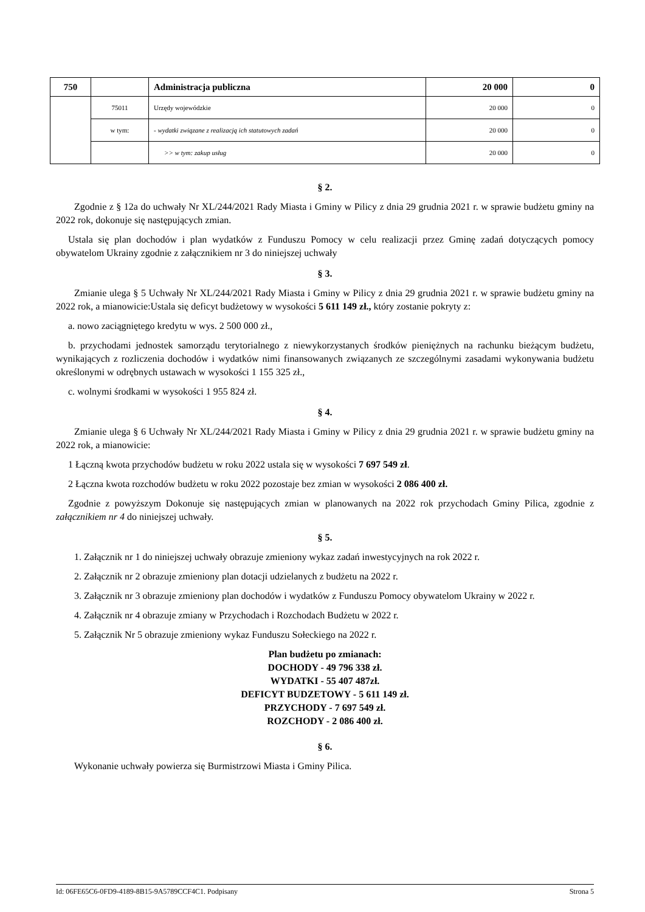| 750 | | Administracja publiczna | 20 000 | 0 |
| | 75011 | Urzędy wojewódzkie | 20 000 | 0 |
| | w tym: | - wydatki związane z realizacją ich statutowych zadań | 20 000 | 0 |
| | | >> w tym: zakup usług | 20 000 | 0 |
§ 2.
Zgodnie z § 12a do uchwały Nr XL/244/2021 Rady Miasta i Gminy w Pilicy z dnia 29 grudnia 2021 r. w sprawie budżetu gminy na 2022 rok, dokonuje się następujących zmian.
Ustala się plan dochodów i plan wydatków z Funduszu Pomocy w celu realizacji przez Gminę zadań dotyczących pomocy obywatelom Ukrainy zgodnie z załącznikiem nr 3 do niniejszej uchwały
§ 3.
Zmianie ulega § 5 Uchwały Nr XL/244/2021 Rady Miasta i Gminy w Pilicy z dnia 29 grudnia 2021 r. w sprawie budżetu gminy na 2022 rok, a mianowicie:Ustala się deficyt budżetowy w wysokości 5 611 149 zł., który zostanie pokryty z:
a. nowo zaciągniętego kredytu w wys. 2 500 000 zł.,
b. przychodami jednostek samorządu terytorialnego z niewykorzystanych środków pieniężnych na rachunku bieżącym budżetu, wynikających z rozliczenia dochodów i wydatków nimi finansowanych związanych ze szczególnymi zasadami wykonywania budżetu określonymi w odrębnych ustawach w wysokości 1 155 325 zł.,
c. wolnymi środkami w wysokości 1 955 824 zł.
§ 4.
Zmianie ulega § 6 Uchwały Nr XL/244/2021 Rady Miasta i Gminy w Pilicy z dnia 29 grudnia 2021 r. w sprawie budżetu gminy na 2022 rok, a mianowicie:
1 Łączną kwota przychodów budżetu w roku 2022 ustala się w wysokości 7 697 549 zł.
2 Łączna kwota rozchodów budżetu w roku 2022 pozostaje bez zmian w wysokości 2 086 400 zł.
Zgodnie z powyższym Dokonuje się następujących zmian w planowanych na 2022 rok przychodach Gminy Pilica, zgodnie z załącznikiem nr 4 do niniejszej uchwały.
§ 5.
1. Załącznik nr 1 do niniejszej uchwały obrazuje zmieniony wykaz zadań inwestycyjnych na rok 2022 r.
2. Załącznik nr 2 obrazuje zmieniony plan dotacji udzielanych z budżetu na 2022 r.
3. Załącznik nr 3 obrazuje zmieniony plan dochodów i wydatków z Funduszu Pomocy obywatelom Ukrainy w 2022 r.
4. Załącznik nr 4 obrazuje zmiany w Przychodach i Rozchodach Budżetu w 2022 r.
5. Załącznik Nr 5 obrazuje zmieniony wykaz Funduszu Sołeckiego na 2022 r.
Plan budżetu po zmianach:
DOCHODY - 49 796 338 zł.
WYDATKI - 55 407 487zł.
DEFICYT BUDZETOWY - 5 611 149 zł.
PRZYCHODY - 7 697 549 zł.
ROZCHODY - 2 086 400 zł.
§ 6.
Wykonanie uchwały powierza się Burmistrzowi Miasta i Gminy Pilica.
Id: 06FE65C6-0FD9-4189-8B15-9A5789CCF4C1. Podpisany Strona 5